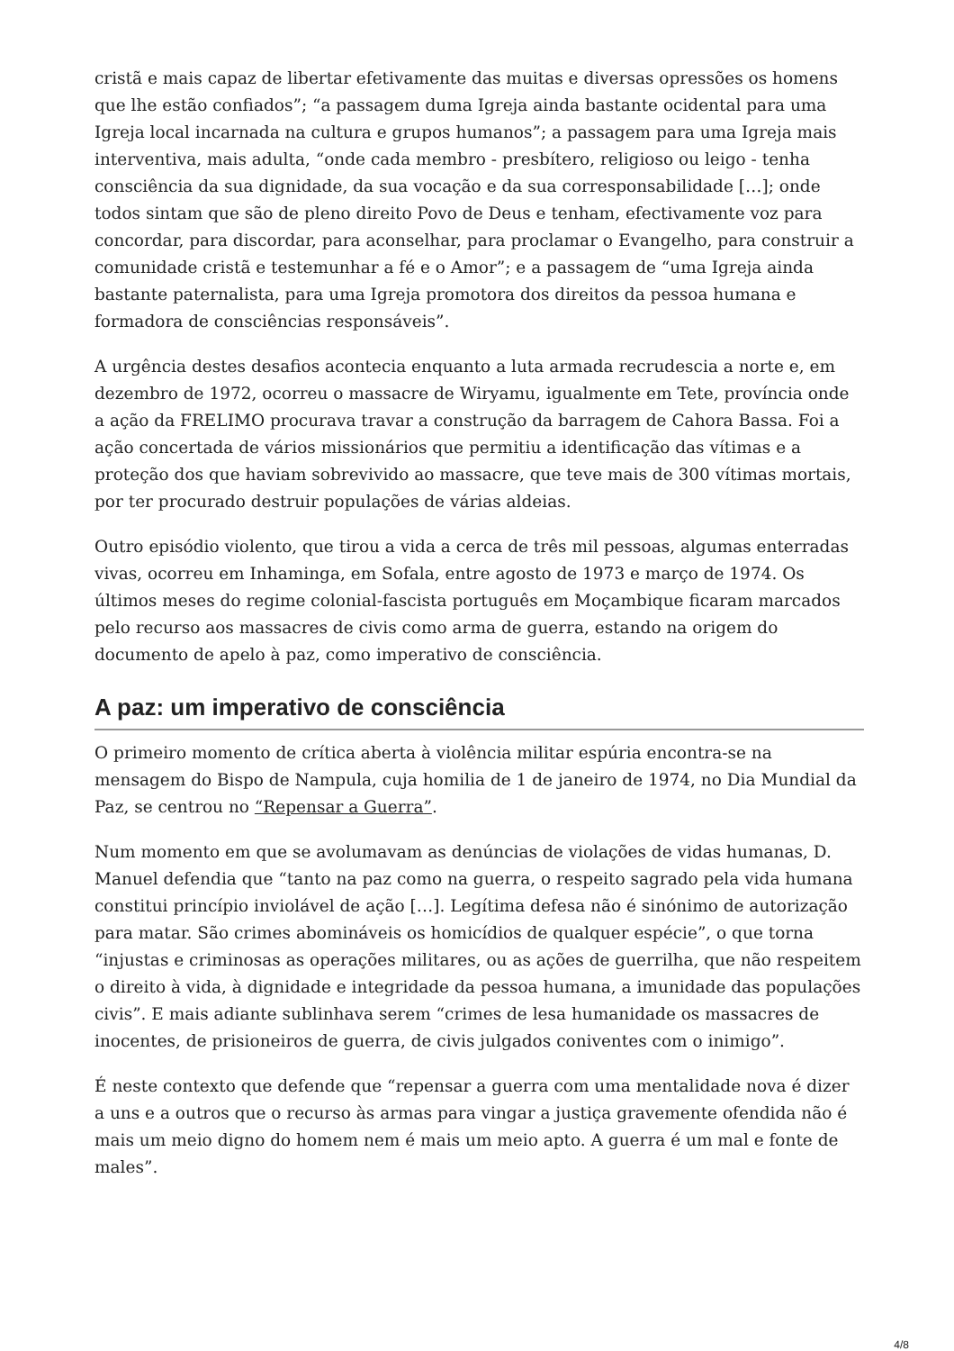cristã e mais capaz de libertar efetivamente das muitas e diversas opressões os homens que lhe estão confiados”; “a passagem duma Igreja ainda bastante ocidental para uma Igreja local incarnada na cultura e grupos humanos”; a passagem para uma Igreja mais interventiva, mais adulta, “onde cada membro - presbítero, religioso ou leigo - tenha consciência da sua dignidade, da sua vocação e da sua corresponsabilidade […]; onde todos sintam que são de pleno direito Povo de Deus e tenham, efectivamente voz para concordar, para discordar, para aconselhar, para proclamar o Evangelho, para construir a comunidade cristã e testemunhar a fé e o Amor”; e a passagem de “uma Igreja ainda bastante paternalista, para uma Igreja promotora dos direitos da pessoa humana e formadora de consciências responsáveis”.
A urgência destes desafios acontecia enquanto a luta armada recrudescia a norte e, em dezembro de 1972, ocorreu o massacre de Wiryamu, igualmente em Tete, província onde a ação da FRELIMO procurava travar a construção da barragem de Cahora Bassa. Foi a ação concertada de vários missionários que permitiu a identificação das vítimas e a proteção dos que haviam sobrevivido ao massacre, que teve mais de 300 vítimas mortais, por ter procurado destruir populações de várias aldeias.
Outro episódio violento, que tirou a vida a cerca de três mil pessoas, algumas enterradas vivas, ocorreu em Inhaminga, em Sofala, entre agosto de 1973 e março de 1974. Os últimos meses do regime colonial-fascista português em Moçambique ficaram marcados pelo recurso aos massacres de civis como arma de guerra, estando na origem do documento de apelo à paz, como imperativo de consciência.
A paz: um imperativo de consciência
O primeiro momento de crítica aberta à violência militar espúria encontra-se na mensagem do Bispo de Nampula, cuja homilia de 1 de janeiro de 1974, no Dia Mundial da Paz, se centrou no “Repensar a Guerra”.
Num momento em que se avolumavam as denúncias de violações de vidas humanas, D. Manuel defendia que “tanto na paz como na guerra, o respeito sagrado pela vida humana constitui princípio inviolável de ação […]. Legítima defesa não é sinónimo de autorização para matar. São crimes abomináveis os homicídios de qualquer espécie”, o que torna “injustas e criminosas as operações militares, ou as ações de guerrilha, que não respeitem o direito à vida, à dignidade e integridade da pessoa humana, a imunidade das populações civis”. E mais adiante sublinhava serem “crimes de lesa humanidade os massacres de inocentes, de prisioneiros de guerra, de civis julgados coniventes com o inimigo”.
É neste contexto que defende que “repensar a guerra com uma mentalidade nova é dizer a uns e a outros que o recurso às armas para vingar a justiça gravemente ofendida não é mais um meio digno do homem nem é mais um meio apto. A guerra é um mal e fonte de males”.
4/8